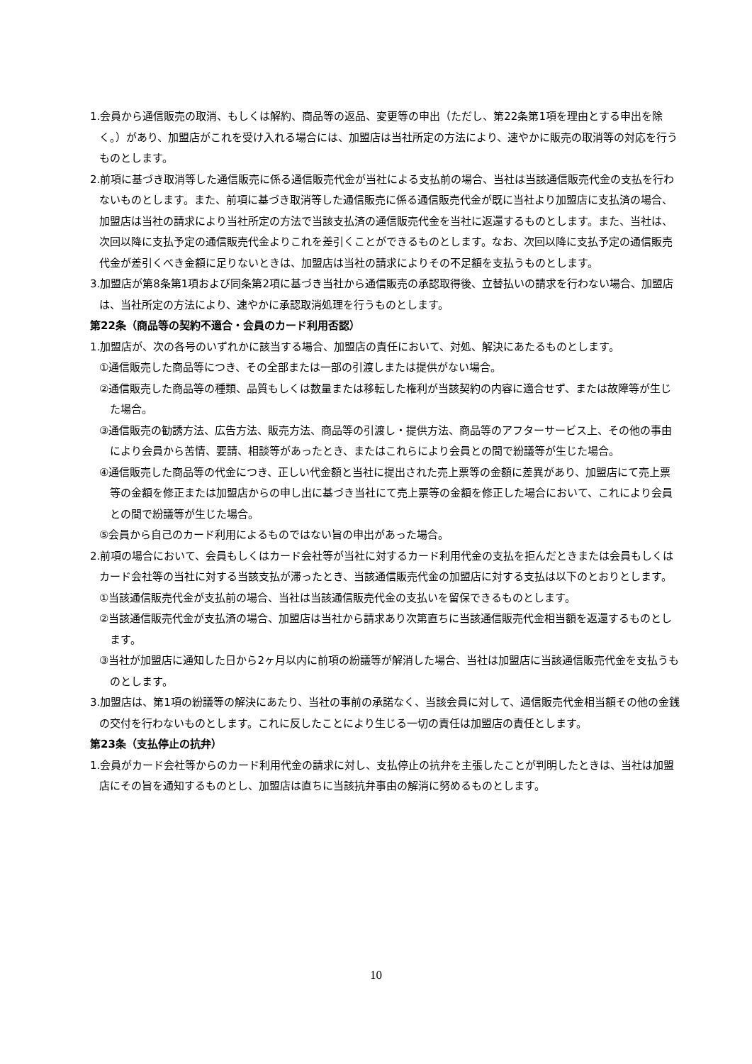1.会員から通信販売の取消、もしくは解約、商品等の返品、変更等の申出（ただし、第22条第1項を理由とする申出を除く。）があり、加盟店がこれを受け入れる場合には、加盟店は当社所定の方法により、速やかに販売の取消等の対応を行うものとします。
2.前項に基づき取消等した通信販売に係る通信販売代金が当社による支払前の場合、当社は当該通信販売代金の支払を行わないものとします。また、前項に基づき取消等した通信販売に係る通信販売代金が既に当社より加盟店に支払済の場合、加盟店は当社の請求により当社所定の方法で当該支払済の通信販売代金を当社に返還するものとします。また、当社は、次回以降に支払予定の通信販売代金よりこれを差引くことができるものとします。なお、次回以降に支払予定の通信販売代金が差引くべき金額に足りないときは、加盟店は当社の請求によりその不足額を支払うものとします。
3.加盟店が第8条第1項および同条第2項に基づき当社から通信販売の承認取得後、立替払いの請求を行わない場合、加盟店は、当社所定の方法により、速やかに承認取消処理を行うものとします。
第22条（商品等の契約不適合・会員のカード利用否認）
1.加盟店が、次の各号のいずれかに該当する場合、加盟店の責任において、対処、解決にあたるものとします。
①通信販売した商品等につき、その全部または一部の引渡しまたは提供がない場合。
②通信販売した商品等の種類、品質もしくは数量または移転した権利が当該契約の内容に適合せず、または故障等が生じた場合。
③通信販売の勧誘方法、広告方法、販売方法、商品等の引渡し・提供方法、商品等のアフターサービス上、その他の事由により会員から苦情、要請、相談等があったとき、またはこれらにより会員との間で紛議等が生じた場合。
④通信販売した商品等の代金につき、正しい代金額と当社に提出された売上票等の金額に差異があり、加盟店にて売上票等の金額を修正または加盟店からの申し出に基づき当社にて売上票等の金額を修正した場合において、これにより会員との間で紛議等が生じた場合。
⑤会員から自己のカード利用によるものではない旨の申出があった場合。
2.前項の場合において、会員もしくはカード会社等が当社に対するカード利用代金の支払を拒んだときまたは会員もしくはカード会社等の当社に対する当該支払が滞ったとき、当該通信販売代金の加盟店に対する支払は以下のとおりとします。
①当該通信販売代金が支払前の場合、当社は当該通信販売代金の支払いを留保できるものとします。
②当該通信販売代金が支払済の場合、加盟店は当社から請求あり次第直ちに当該通信販売代金相当額を返還するものとします。
③当社が加盟店に通知した日から2ヶ月以内に前項の紛議等が解消した場合、当社は加盟店に当該通信販売代金を支払うものとします。
3.加盟店は、第1項の紛議等の解決にあたり、当社の事前の承諾なく、当該会員に対して、通信販売代金相当額その他の金銭の交付を行わないものとします。これに反したことにより生じる一切の責任は加盟店の責任とします。
第23条（支払停止の抗弁）
1.会員がカード会社等からのカード利用代金の請求に対し、支払停止の抗弁を主張したことが判明したときは、当社は加盟店にその旨を通知するものとし、加盟店は直ちに当該抗弁事由の解消に努めるものとします。
10